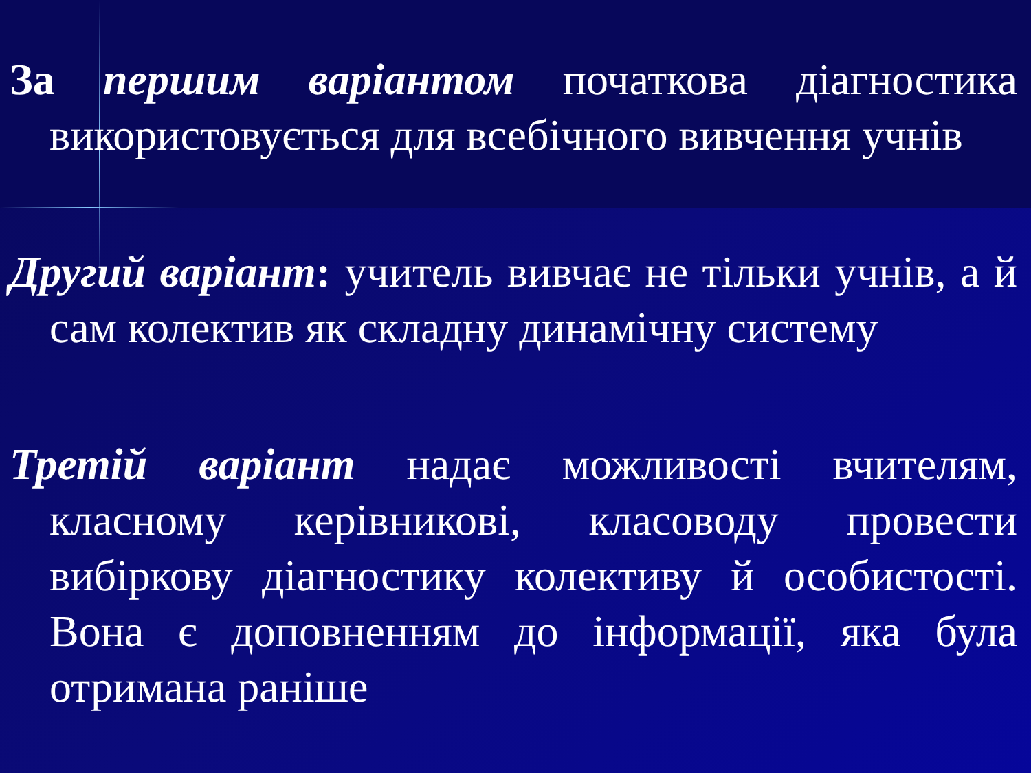За першим варіантом початкова діагностика використовується для всебічного вивчення учнів
Другий варіант: учитель вивчає не тільки учнів, а й сам колектив як складну динамічну систему
Третій варіант надає можливості вчителям, класному керівникові, класоводу провести вибіркову діагностику колективу й особистості. Вона є доповненням до інформації, яка була отримана раніше